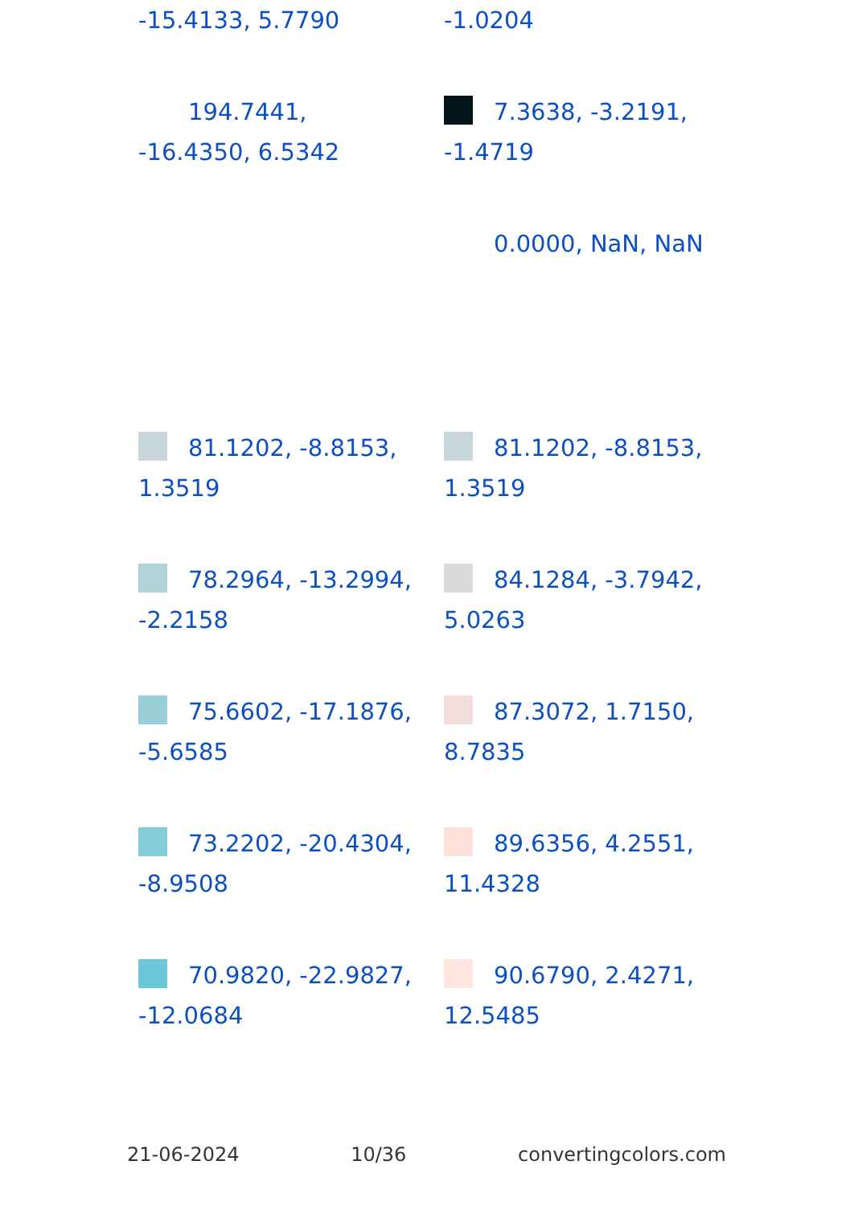-15.4133, 5.7790 -1.0204
194.7441,
-16.4350, 6.5342
7.3638, -3.2191,
-1.4719
0.0000, NaN, NaN
81.1202, -8.8153,
1.3519
81.1202, -8.8153,
1.3519
78.2964, -13.2994,
-2.2158
84.1284, -3.7942,
5.0263
75.6602, -17.1876,
-5.6585
87.3072, 1.7150,
8.7835
73.2202, -20.4304,
-8.9508
89.6356, 4.2551,
11.4328
70.9820, -22.9827,
-12.0684
90.6790, 2.4271,
12.5485
21-06-2024 10/36 convertingcolors.com